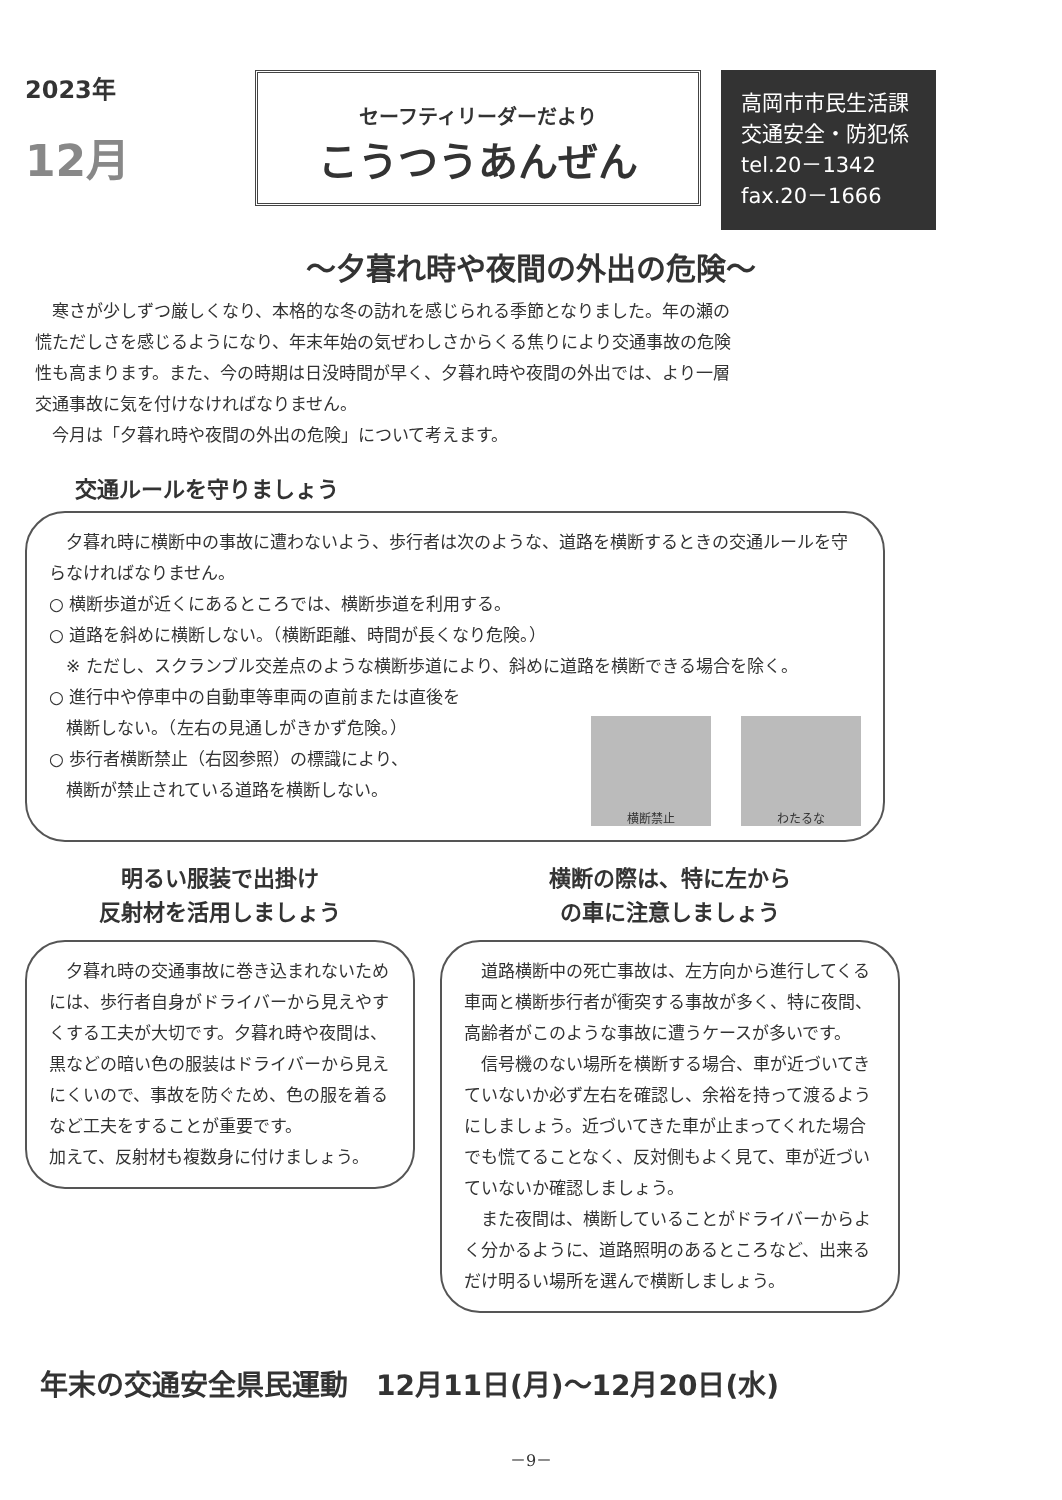2023年
12月
セーフティリーダーだより
こうつうあんぜん
高岡市市民生活課
交通安全・防犯係
tel.20－1342
fax.20－1666
～夕暮れ時や夜間の外出の危険～
　寒さが少しずつ厳しくなり、本格的な冬の訪れを感じられる季節となりました。年の瀬の慌ただしさを感じるようになり、年末年始の気ぜわしさからくる焦りにより交通事故の危険性も高まります。また、今の時期は日没時間が早く、夕暮れ時や夜間の外出では、より一層交通事故に気を付けなければなりません。
　今月は「夕暮れ時や夜間の外出の危険」について考えます。
交通ルールを守りましょう
　夕暮れ時に横断中の事故に遭わないよう、歩行者は次のような、道路を横断するときの交通ルールを守らなければなりません。
○ 横断歩道が近くにあるところでは、横断歩道を利用する。
○ 道路を斜めに横断しない。（横断距離、時間が長くなり危険。）
　※ ただし、スクランブル交差点のような横断歩道により、斜めに道路を横断できる場合を除く。
○ 進行中や停車中の自動車等車両の直前または直後を
　横断しない。（左右の見通しがきかず危険。）
○ 歩行者横断禁止（右図参照）の標識により、
　横断が禁止されている道路を横断しない。
横断禁止 わたるな
明るい服装で出掛け
反射材を活用しましょう
　夕暮れ時の交通事故に巻き込まれないためには、歩行者自身がドライバーから見えやすくする工夫が大切です。夕暮れ時や夜間は、黒などの暗い色の服装はドライバーから見えにくいので、事故を防ぐため、色の服を着るなど工夫をすることが重要です。
加えて、反射材も複数身に付けましょう。
横断の際は、特に左から
の車に注意しましょう
　道路横断中の死亡事故は、左方向から進行してくる車両と横断歩行者が衝突する事故が多く、特に夜間、高齢者がこのような事故に遭うケースが多いです。
　信号機のない場所を横断する場合、車が近づいてきていないか必ず左右を確認し、余裕を持って渡るようにしましょう。近づいてきた車が止まってくれた場合でも慌てることなく、反対側もよく見て、車が近づいていないか確認しましょう。
　また夜間は、横断していることがドライバーからよく分かるように、道路照明のあるところなど、出来るだけ明るい場所を選んで横断しましょう。
年末の交通安全県民運動　12月11日(月)～12月20日(水)
－9－